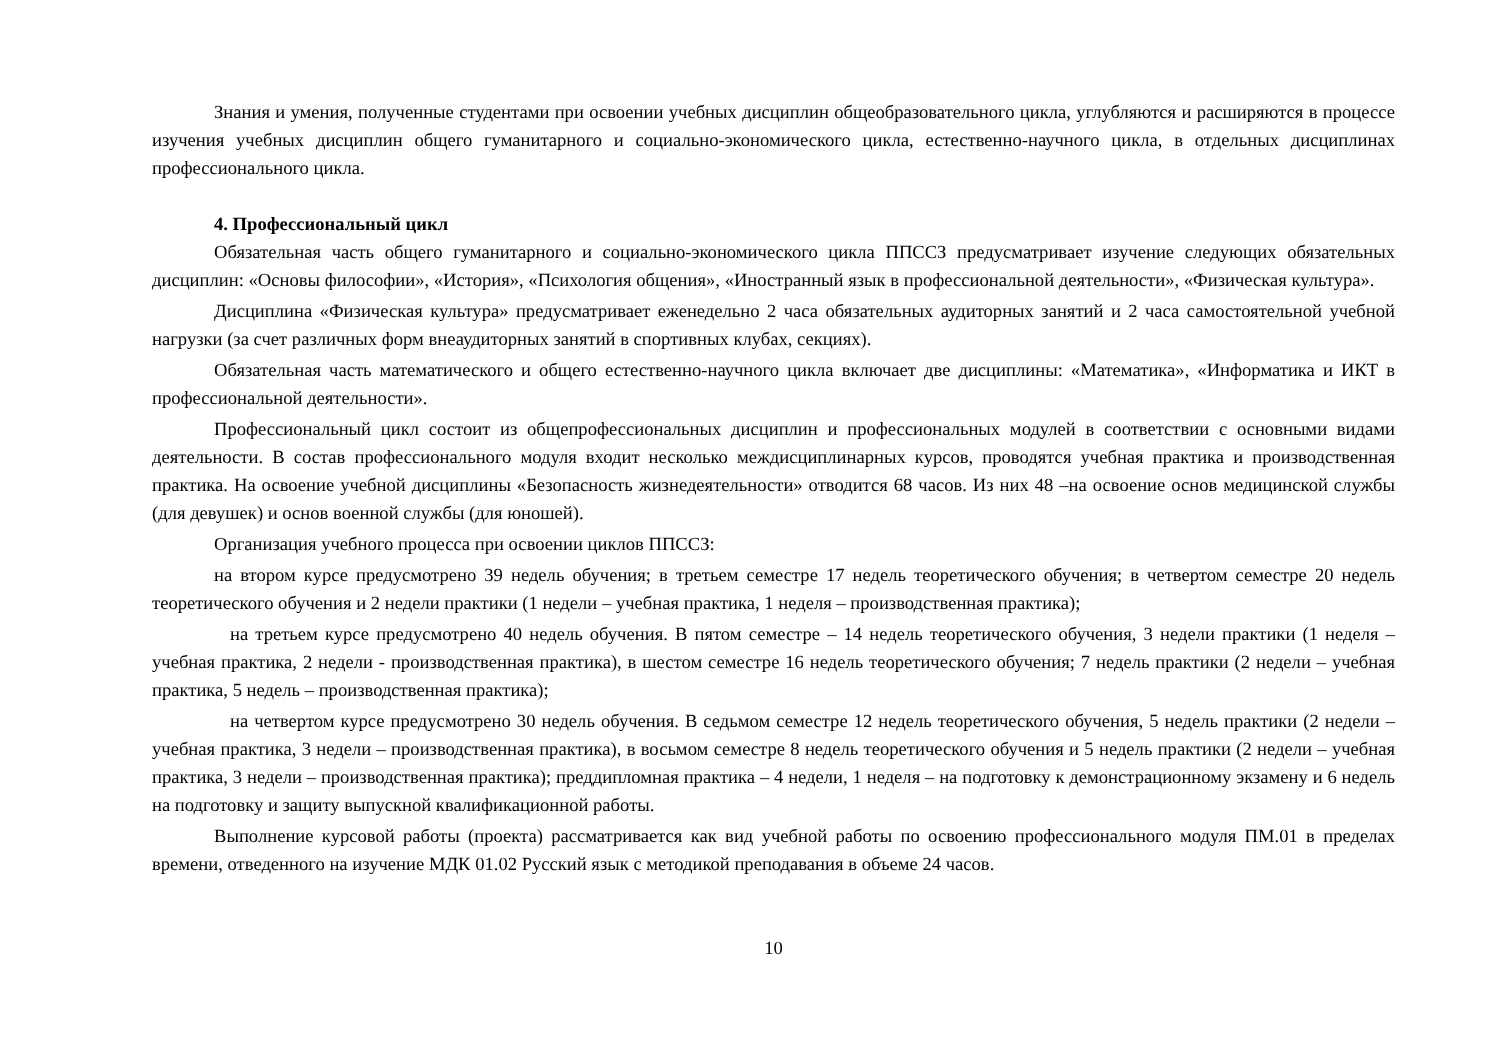Знания и умения, полученные студентами при освоении учебных дисциплин общеобразовательного цикла, углубляются и расширяются в процессе изучения учебных дисциплин общего гуманитарного и социально-экономического цикла, естественно-научного цикла, в отдельных дисциплинах профессионального цикла.
4. Профессиональный цикл
Обязательная часть общего гуманитарного и социально-экономического цикла ППССЗ предусматривает изучение следующих обязательных дисциплин: «Основы философии», «История», «Психология общения», «Иностранный язык в профессиональной деятельности», «Физическая культура».
Дисциплина «Физическая культура» предусматривает еженедельно 2 часа обязательных аудиторных занятий и 2 часа самостоятельной учебной нагрузки (за счет различных форм внеаудиторных занятий в спортивных клубах, секциях).
Обязательная часть математического и общего естественно-научного цикла включает две дисциплины: «Математика», «Информатика и ИКТ в профессиональной деятельности».
Профессиональный цикл состоит из общепрофессиональных дисциплин и профессиональных модулей в соответствии с основными видами деятельности. В состав профессионального модуля входит несколько междисциплинарных курсов, проводятся учебная практика и производственная практика. На освоение учебной дисциплины «Безопасность жизнедеятельности» отводится 68 часов. Из них 48 –на освоение основ медицинской службы (для девушек) и основ военной службы (для юношей).
Организация учебного процесса при освоении циклов ППССЗ:
на втором курсе предусмотрено 39 недель обучения; в третьем семестре 17 недель теоретического обучения; в четвертом семестре 20 недель теоретического обучения и 2 недели практики (1 недели – учебная практика, 1 неделя – производственная практика);
на третьем курсе предусмотрено 40 недель обучения. В пятом семестре – 14 недель теоретического обучения, 3 недели практики (1 неделя – учебная практика, 2 недели - производственная практика), в шестом семестре 16 недель теоретического обучения; 7 недель практики (2 недели – учебная практика, 5 недель – производственная практика);
на четвертом курсе предусмотрено 30 недель обучения. В седьмом семестре 12 недель теоретического обучения, 5 недель практики (2 недели – учебная практика, 3 недели – производственная практика), в восьмом семестре 8 недель теоретического обучения и 5 недель практики (2 недели – учебная практика, 3 недели – производственная практика); преддипломная практика – 4 недели, 1 неделя – на подготовку к демонстрационному экзамену и 6 недель на подготовку и защиту выпускной квалификационной работы.
Выполнение курсовой работы (проекта) рассматривается как вид учебной работы по освоению профессионального модуля ПМ.01 в пределах времени, отведенного на изучение МДК 01.02 Русский язык с методикой преподавания в объеме 24 часов.
10